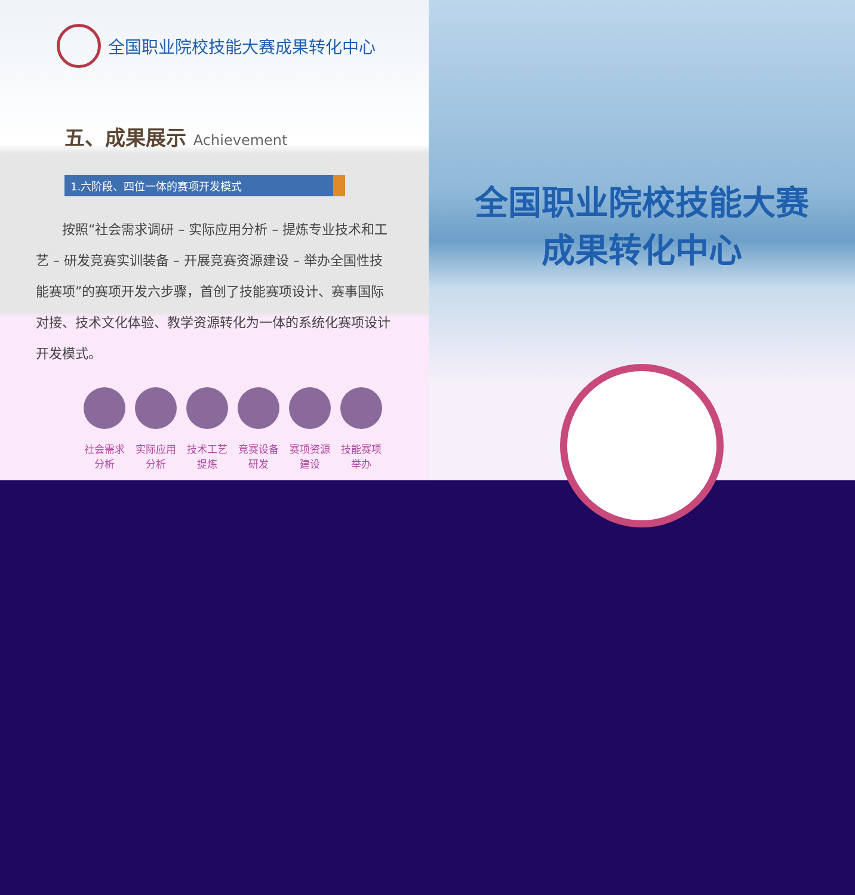全国职业院校技能大赛成果转化中心
五、成果展示 Achievement
1.六阶段、四位一体的赛项开发模式
　　按照“社会需求调研 – 实际应用分析 – 提炼专业技术和工艺 – 研发竞赛实训装备 – 开展竞赛资源建设 – 举办全国性技能赛项”的赛项开发六步骤，首创了技能赛项设计、赛事国际对接、技术文化体验、教学资源转化为一体的系统化赛项设计开发模式。
社会需求分析
实际应用分析
技术工艺提炼
竞赛设备研发
赛项资源建设
技能赛项举办
全国职业院校技能大赛
成果转化中心